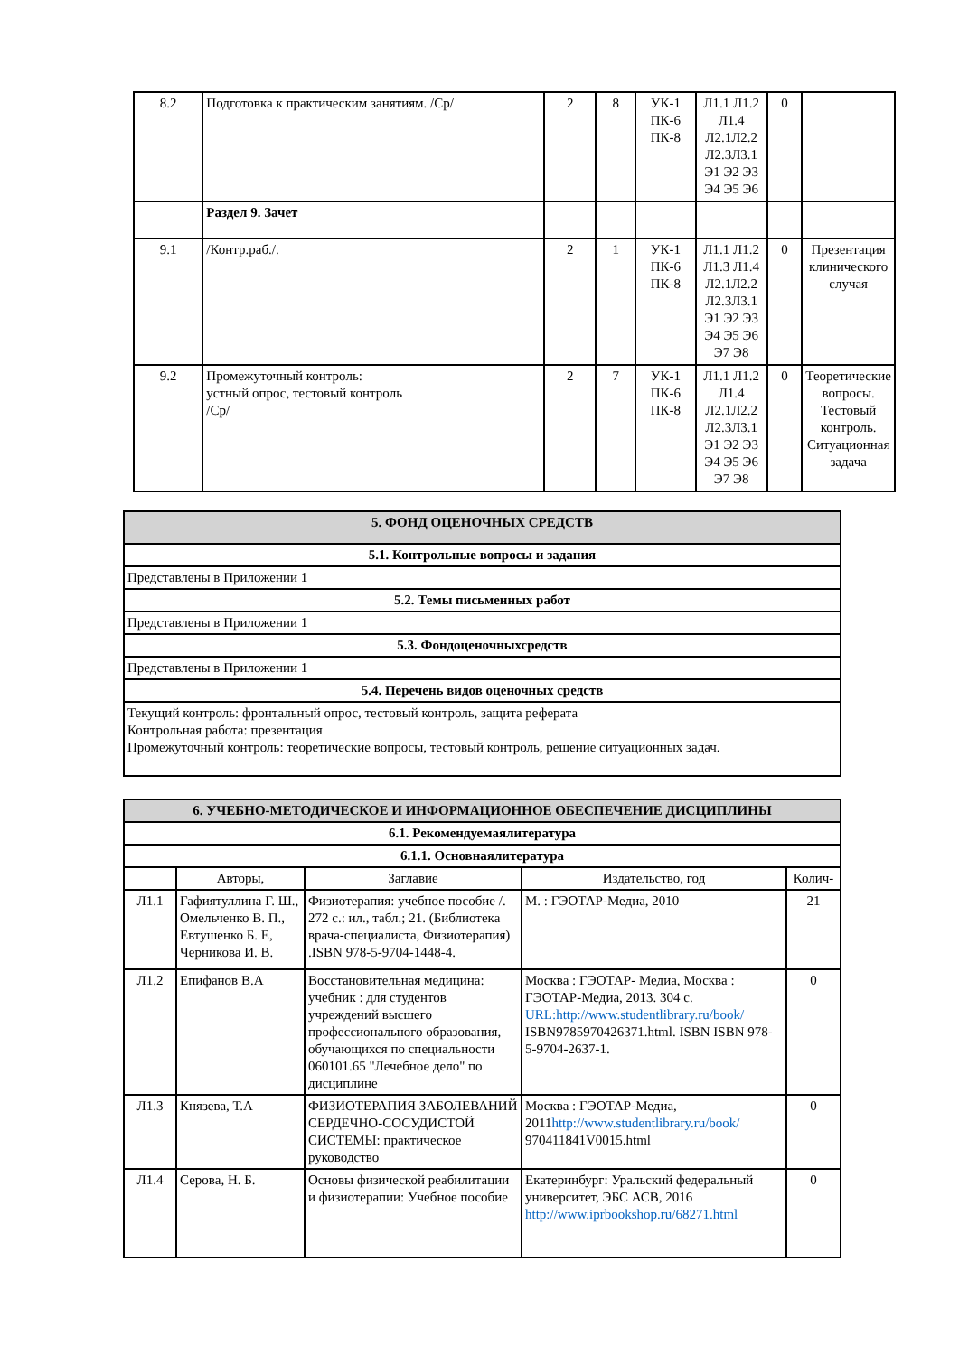| 8.2 | Подготовка к практическим занятиям. /Ср/ | 2 | 8 | УК-1 ПК-6 ПК-8 | Л1.1 Л1.2 Л1.4 Л2.1Л2.2 Л2.3Л3.1 Э1 Э2 Э3 Э4 Э5 Э6 | 0 | |
| | Раздел 9. Зачет | | | | | | |
| 9.1 | /Контр.раб./. | 2 | 1 | УК-1 ПК-6 ПК-8 | Л1.1 Л1.2 Л1.3 Л1.4 Л2.1Л2.2 Л2.3Л3.1 Э1 Э2 Э3 Э4 Э5 Э6 Э7 Э8 | 0 | Презентация клинического случая |
| 9.2 | Промежуточный контроль: устный опрос, тестовый контроль /Ср/ | 2 | 7 | УК-1 ПК-6 ПК-8 | Л1.1 Л1.2 Л1.4 Л2.1Л2.2 Л2.3Л3.1 Э1 Э2 Э3 Э4 Э5 Э6 Э7 Э8 | 0 | Теоретические вопросы. Тестовый контроль. Ситуационная задача |
| 5. ФОНД ОЦЕНОЧНЫХ СРЕДСТВ |
| 5.1. Контрольные вопросы и задания |
| Представлены в Приложении 1 |
| 5.2. Темы письменных работ |
| Представлены в Приложении 1 |
| 5.3. Фондоценочныхсредств |
| Представлены в Приложении 1 |
| 5.4. Перечень видов оценочных средств |
| Текущий контроль: фронтальный опрос, тестовый контроль, защита реферата Контрольная работа: презентация Промежуточный контроль: теоретические вопросы, тестовый контроль, решение ситуационных задач. |
| 6. УЧЕБНО-МЕТОДИЧЕСКОЕ И ИНФОРМАЦИОННОЕ ОБЕСПЕЧЕНИЕ ДИСЦИПЛИНЫ | | | | |
| 6.1. Рекомендуемаялитература | | | | |
| 6.1.1. Основнаялитература | | | | |
| | Авторы, | Заглавие | Издательство, год | Колич- |
| Л1.1 | Гафиятуллина Г. Ш., Омельченко В. П., Евтушенко Б. Е, Черникова И. В. | Физиотерапия: учебное пособие /. 272 с.: ил., табл.; 21. (Библиотека врача-специалиста, Физиотерапия) .ISBN 978-5-9704-1448-4. | М. : ГЭОТАР-Медиа, 2010 | 21 |
| Л1.2 | Епифанов В.А | Восстановительная медицина: учебник : для студентов учреждений высшего профессионального образования, обучающихся по специальности 060101.65 "Лечебное дело" по дисциплине | Москва : ГЭОТАР- Медиа, Москва : ГЭОТАР-Медиа, 2013. 304 с. URL:http://www.studentlibrary.ru/book/ ISBN9785970426371.html. ISBN ISBN 978-5-9704-2637-1. | 0 |
| Л1.3 | Князева, Т.А | ФИЗИОТЕРАПИЯ ЗАБОЛЕВАНИЙ СЕРДЕЧНО-СОСУДИСТОЙ СИСТЕМЫ: практическое руководство | Москва : ГЭОТАР-Медиа, 2011 http://www.studentlibrary.ru/book/ 970411841V0015.html | 0 |
| Л1.4 | Серова, Н. Б. | Основы физической реабилитации и физиотерапии: Учебное пособие | Екатеринбург: Уральский федеральный университет, ЭБС АСВ, 2016 http://www.iprbookshop.ru/68271.html | 0 |